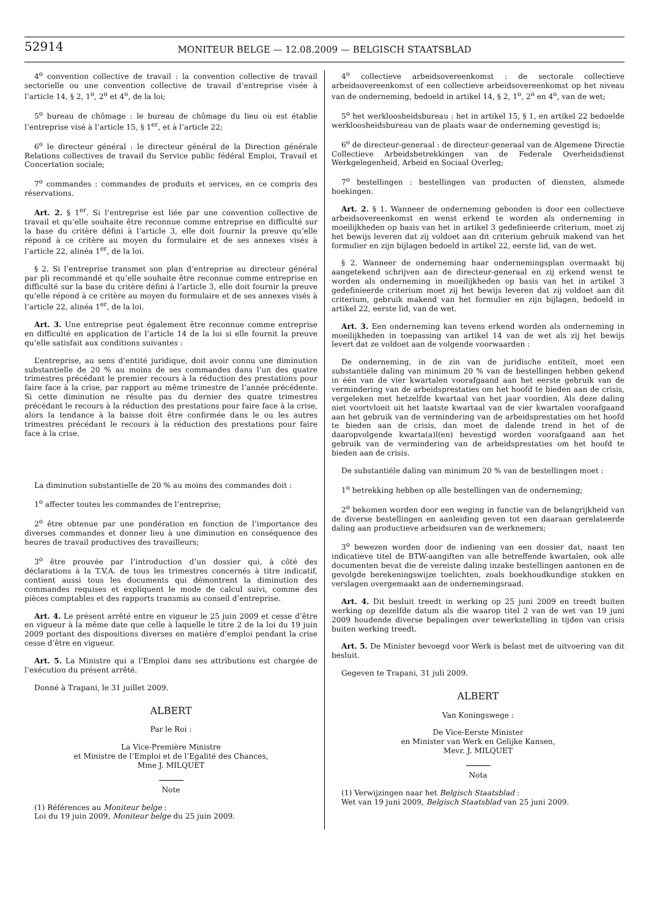52914
MONITEUR BELGE — 12.08.2009 — BELGISCH STAATSBLAD
4<sup>o</sup> convention collective de travail : la convention collective de travail sectorielle ou une convention collective de travail d’entreprise visée à l’article 14, § 2, 1<sup>o</sup>, 2<sup>o</sup> et 4<sup>o</sup>, de la loi;
5<sup>o</sup> bureau de chômage : le bureau de chômage du lieu où est établie l’entreprise visé à l’article 15, § 1<sup>er</sup>, et à l’article 22;
6<sup>o</sup> le directeur général : le directeur général de la Direction générale Relations collectives de travail du Service public fédéral Emploi, Travail et Concertation sociale;
7<sup>o</sup> commandes : commandes de produits et services, en ce compris des réservations.
Art. 2. § 1<sup>er</sup>. Si l’entreprise est liée par une convention collective de travail et qu’elle souhaite être reconnue comme entreprise en difficulté sur la base du critère défini à l’article 3, elle doit fournir la preuve qu’elle répond à ce critère au moyen du formulaire et de ses annexes visés à l’article 22, alinéa 1<sup>er</sup>, de la loi.
§ 2. Si l’entreprise transmet son plan d’entreprise au directeur général par pli recommandé et qu’elle souhaite être reconnue comme entreprise en difficulté sur la base du critère défini à l’article 3, elle doit fournir la preuve qu’elle répond à ce critère au moyen du formulaire et de ses annexes visés à l’article 22, alinéa 1<sup>er</sup>, de la loi.
Art. 3. Une entreprise peut également être reconnue comme entreprise en difficulté en application de l’article 14 de la loi si elle fournit la preuve qu’elle satisfait aux conditions suivantes :
L’entreprise, au sens d’entité juridique, doit avoir connu une diminution substantielle de 20 % au moins de ses commandes dans l’un des quatre trimestres précédant le premier recours à la réduction des prestations pour faire face à la crise, par rapport au même trimestre de l’année précédente. Si cette diminution ne résulte pas du dernier des quatre trimestres précédant le recours à la réduction des prestations pour faire face à la crise, alors la tendance à la baisse doit être confirmée dans le ou les autres trimestres précédant le recours à la réduction des prestations pour faire face à la crise.
La diminution substantielle de 20 % au moins des commandes doit :
1<sup>o</sup> affecter toutes les commandes de l’entreprise;
2<sup>o</sup> être obtenue par une pondération en fonction de l’importance des diverses commandes et donner lieu à une diminution en conséquence des heures de travail productives des travailleurs;
3<sup>o</sup> être prouvée par l’introduction d’un dossier qui, à côté des déclarations à la T.V.A. de tous les trimestres concernés à titre indicatif, contient aussi tous les documents qui démontrent la diminution des commandes requises et expliquent le mode de calcul suivi, comme des pièces comptables et des rapports transmis au conseil d’entreprise.
Art. 4. Le présent arrêté entre en vigueur le 25 juin 2009 et cesse d’être en vigueur à la même date que celle à laquelle le titre 2 de la loi du 19 juin 2009 portant des dispositions diverses en matière d’emploi pendant la crise cesse d’être en vigueur.
Art. 5. La Ministre qui a l’Emploi dans ses attributions est chargée de l’exécution du présent arrêté.
Donné à Trapani, le 31 juillet 2009.
ALBERT
Par le Roi :
La Vice-Première Ministre
et Ministre de l’Emploi et de l’Egalité des Chances,
Mme J. MILQUET
Note
(1) Références au Moniteur belge :
Loi du 19 juin 2009, Moniteur belge du 25 juin 2009.
4<sup>o</sup> collectieve arbeidsovereenkomst : de sectorale collectieve arbeidsovereenkomst of een collectieve arbeidsovereenkomst op het niveau van de onderneming, bedoeld in artikel 14, § 2, 1<sup>o</sup>, 2<sup>o</sup> en 4<sup>o</sup>, van de wet;
5<sup>o</sup> het werkloosheidsbureau : het in artikel 15, § 1, en artikel 22 bedoelde werkloosheidsbureau van de plaats waar de onderneming gevestigd is;
6<sup>o</sup> de directeur-generaal : de directeur-generaal van de Algemene Directie Collectieve Arbeidsbetrekkingen van de Federale Overheidsdienst Werkgelegenheid, Arbeid en Sociaal Overleg;
7<sup>o</sup> bestellingen : bestellingen van producten of diensten, alsmede boekingen.
Art. 2. § 1. Wanneer de onderneming gebonden is door een collectieve arbeidsovereenkomst en wenst erkend te worden als onderneming in moeilijkheden op basis van het in artikel 3 gedefinieerde criterium, moet zij het bewijs leveren dat zij voldoet aan dit criterium gebruik makend van het formulier en zijn bijlagen bedoeld in artikel 22, eerste lid, van de wet.
§ 2. Wanneer de onderneming haar ondernemingsplan overmaakt bij aangetekend schrijven aan de directeur-generaal en zij erkend wenst te worden als onderneming in moeilijkheden op basis van het in artikel 3 gedefinieerde criterium moet zij het bewijs leveren dat zij voldoet aan dit criterium, gebruik makend van het formulier en zijn bijlagen, bedoeld in artikel 22, eerste lid, van de wet.
Art. 3. Een onderneming kan tevens erkend worden als onderneming in moeilijkheden in toepassing van artikel 14 van de wet als zij het bewijs levert dat ze voldoet aan de volgende voorwaarden :
De onderneming, in de zin van de juridische entiteit, moet een substantiële daling van minimum 20 % van de bestellingen hebben gekend in één van de vier kwartalen voorafgaand aan het eerste gebruik van de vermindering van de arbeidsprestaties om het hoofd te bieden aan de crisis, vergeleken met hetzelfde kwartaal van het jaar voordien. Als deze daling niet voortvloeit uit het laatste kwartaal van de vier kwartalen voorafgaand aan het gebruik van de vermindering van de arbeidsprestaties om het hoofd te bieden aan de crisis, dan moet de dalende trend in het of de daaropvolgende kwarta(a)l(en) bevestigd worden voorafgaand aan het gebruik van de vermindering van de arbeidsprestaties om het hoofd te bieden aan de crisis.
De substantiële daling van minimum 20 % van de bestellingen moet :
1<sup>o</sup> betrekking hebben op alle bestellingen van de onderneming;
2<sup>o</sup> bekomen worden door een weging in functie van de belangrijkheid van de diverse bestellingen en aanleiding geven tot een daaraan gerelateerde daling aan productieve arbeidsuren van de werknemers;
3<sup>o</sup> bewezen worden door de indiening van een dossier dat, naast ten indicatieve titel de BTW-aangiften van alle betreffende kwartalen, ook alle documenten bevat die de vereiste daling inzake bestellingen aantonen en de gevolgde berekeningswijze toelichten, zoals boekhoudkundige stukken en verslagen overgemaakt aan de ondernemingsraad.
Art. 4. Dit besluit treedt in werking op 25 juni 2009 en treedt buiten werking op dezelfde datum als die waarop titel 2 van de wet van 19 juni 2009 houdende diverse bepalingen over tewerkstelling in tijden van crisis buiten werking treedt.
Art. 5. De Minister bevoegd voor Werk is belast met de uitvoering van dit besluit.
Gegeven te Trapani, 31 juli 2009.
ALBERT
Van Koningswege :
De Vice-Eerste Minister
en Minister van Werk en Gelijke Kansen,
Mevr. J. MILQUET
Nota
(1) Verwijzingen naar het Belgisch Staatsblad :
Wet van 19 juni 2009, Belgisch Staatsblad van 25 juni 2009.